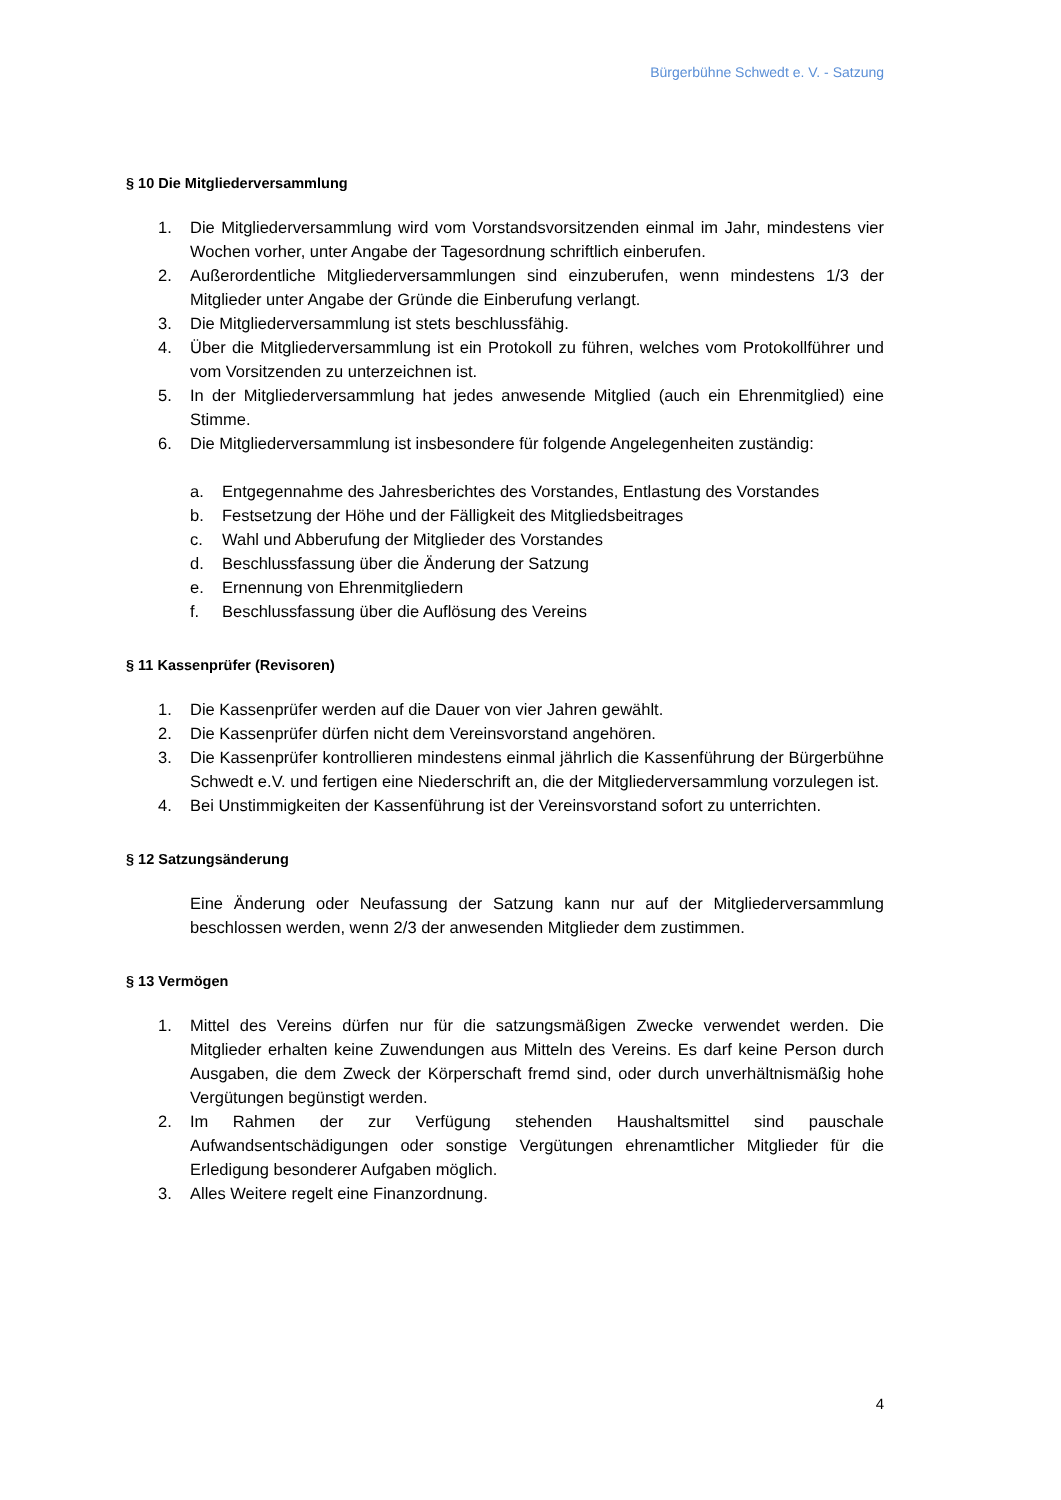Bürgerbühne Schwedt e. V. - Satzung
§ 10 Die Mitgliederversammlung
1. Die Mitgliederversammlung wird vom Vorstandsvorsitzenden einmal im Jahr, mindestens vier Wochen vorher, unter Angabe der Tagesordnung schriftlich einberufen.
2. Außerordentliche Mitgliederversammlungen sind einzuberufen, wenn mindestens 1/3 der Mitglieder unter Angabe der Gründe die Einberufung verlangt.
3. Die Mitgliederversammlung ist stets beschlussfähig.
4. Über die Mitgliederversammlung ist ein Protokoll zu führen, welches vom Protokollführer und vom Vorsitzenden zu unterzeichnen ist.
5. In der Mitgliederversammlung hat jedes anwesende Mitglied (auch ein Ehrenmitglied) eine Stimme.
6. Die Mitgliederversammlung ist insbesondere für folgende Angelegenheiten zuständig:
a. Entgegennahme des Jahresberichtes des Vorstandes, Entlastung des Vorstandes
b. Festsetzung der Höhe und der Fälligkeit des Mitgliedsbeitrages
c. Wahl und Abberufung der Mitglieder des Vorstandes
d. Beschlussfassung über die Änderung der Satzung
e. Ernennung von Ehrenmitgliedern
f. Beschlussfassung über die Auflösung des Vereins
§ 11 Kassenprüfer (Revisoren)
1. Die Kassenprüfer werden auf die Dauer von vier Jahren gewählt.
2. Die Kassenprüfer dürfen nicht dem Vereinsvorstand angehören.
3. Die Kassenprüfer kontrollieren mindestens einmal jährlich die Kassenführung der Bürgerbühne Schwedt e.V. und fertigen eine Niederschrift an, die der Mitgliederversammlung vorzulegen ist.
4. Bei Unstimmigkeiten der Kassenführung ist der Vereinsvorstand sofort zu unterrichten.
§ 12 Satzungsänderung
Eine Änderung oder Neufassung der Satzung kann nur auf der Mitgliederversammlung beschlossen werden, wenn 2/3 der anwesenden Mitglieder dem zustimmen.
§ 13 Vermögen
1. Mittel des Vereins dürfen nur für die satzungsmäßigen Zwecke verwendet werden. Die Mitglieder erhalten keine Zuwendungen aus Mitteln des Vereins. Es darf keine Person durch Ausgaben, die dem Zweck der Körperschaft fremd sind, oder durch unverhältnismäßig hohe Vergütungen begünstigt werden.
2. Im Rahmen der zur Verfügung stehenden Haushaltsmittel sind pauschale Aufwandsentschädigungen oder sonstige Vergütungen ehrenamtlicher Mitglieder für die Erledigung besonderer Aufgaben möglich.
3. Alles Weitere regelt eine Finanzordnung.
4